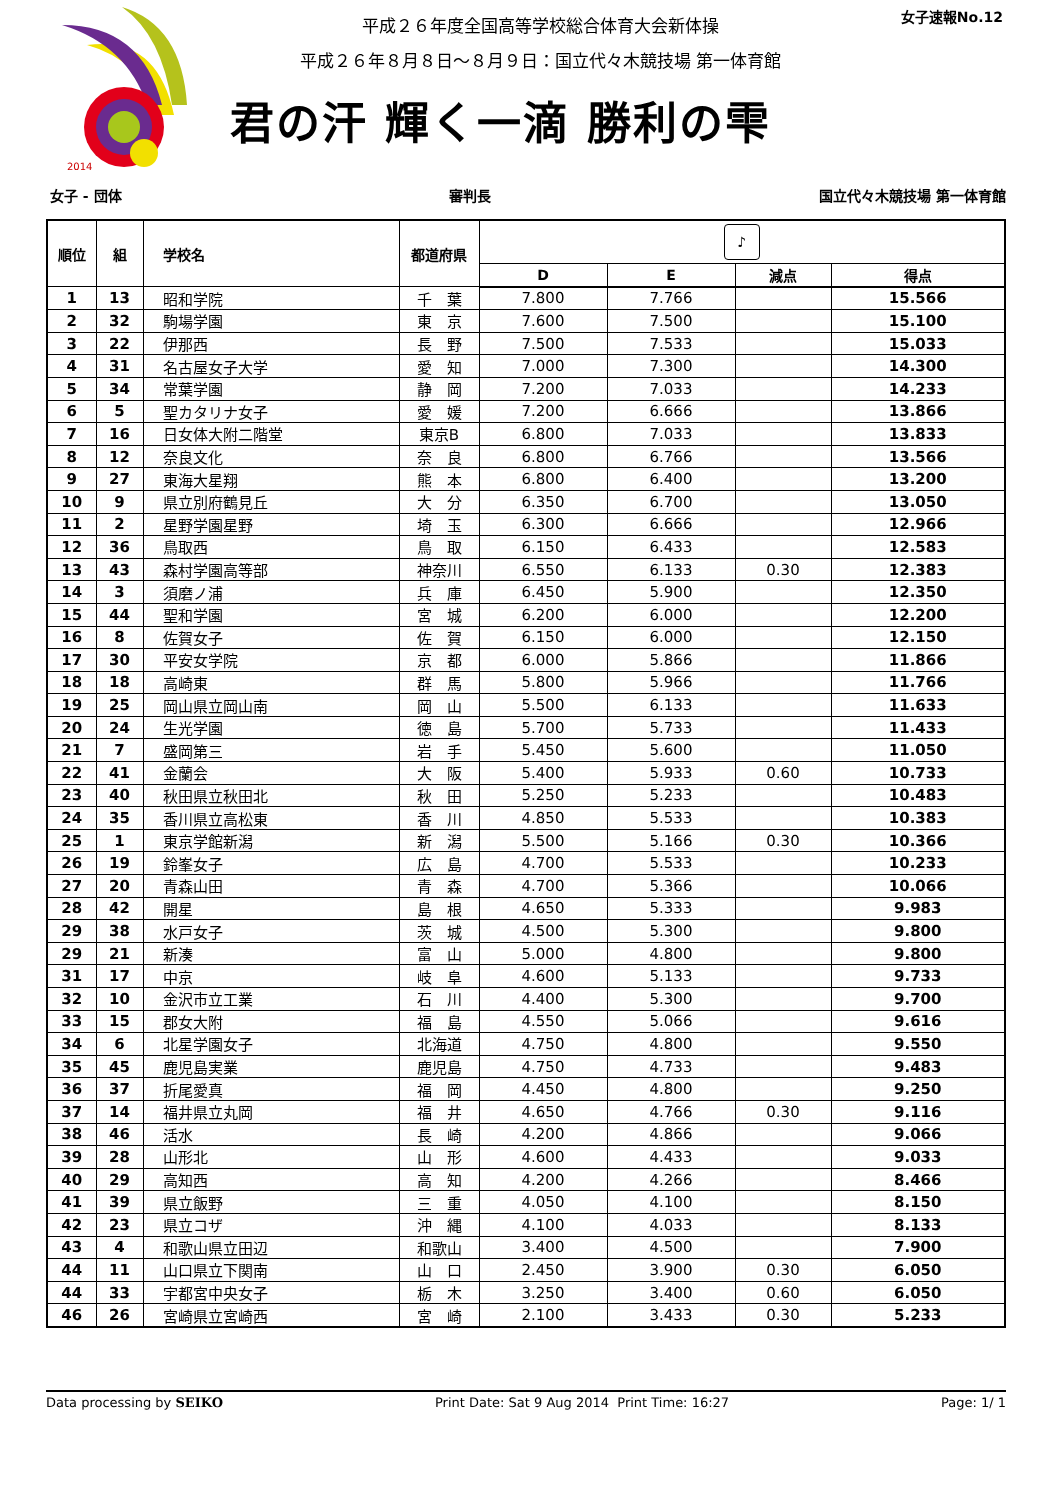2014
女子速報No.12
平成２６年度全国高等学校総合体育大会新体操
平成２６年８月８日～８月９日：国立代々木競技場 第一体育館
君の汗 輝く一滴 勝利の雫
女子 - 団体 審判長 国立代々木競技場 第一体育館
| 順位 | 組 | 学校名 | 都道府県 | ♪ | | | |
| --- | --- | --- | --- | --- | --- | --- | --- |
| | | | | D | E | 減点 | 得点 |
| 1 | 13 | 昭和学院 | 千 葉 | 7.800 | 7.766 | | 15.566 |
| 2 | 32 | 駒場学園 | 東 京 | 7.600 | 7.500 | | 15.100 |
| 3 | 22 | 伊那西 | 長 野 | 7.500 | 7.533 | | 15.033 |
| 4 | 31 | 名古屋女子大学 | 愛 知 | 7.000 | 7.300 | | 14.300 |
| 5 | 34 | 常葉学園 | 静 岡 | 7.200 | 7.033 | | 14.233 |
| 6 | 5 | 聖カタリナ女子 | 愛 媛 | 7.200 | 6.666 | | 13.866 |
| 7 | 16 | 日女体大附二階堂 | 東京B | 6.800 | 7.033 | | 13.833 |
| 8 | 12 | 奈良文化 | 奈 良 | 6.800 | 6.766 | | 13.566 |
| 9 | 27 | 東海大星翔 | 熊 本 | 6.800 | 6.400 | | 13.200 |
| 10 | 9 | 県立別府鶴見丘 | 大 分 | 6.350 | 6.700 | | 13.050 |
| 11 | 2 | 星野学園星野 | 埼 玉 | 6.300 | 6.666 | | 12.966 |
| 12 | 36 | 鳥取西 | 鳥 取 | 6.150 | 6.433 | | 12.583 |
| 13 | 43 | 森村学園高等部 | 神奈川 | 6.550 | 6.133 | 0.30 | 12.383 |
| 14 | 3 | 須磨ノ浦 | 兵 庫 | 6.450 | 5.900 | | 12.350 |
| 15 | 44 | 聖和学園 | 宮 城 | 6.200 | 6.000 | | 12.200 |
| 16 | 8 | 佐賀女子 | 佐 賀 | 6.150 | 6.000 | | 12.150 |
| 17 | 30 | 平安女学院 | 京 都 | 6.000 | 5.866 | | 11.866 |
| 18 | 18 | 高崎東 | 群 馬 | 5.800 | 5.966 | | 11.766 |
| 19 | 25 | 岡山県立岡山南 | 岡 山 | 5.500 | 6.133 | | 11.633 |
| 20 | 24 | 生光学園 | 徳 島 | 5.700 | 5.733 | | 11.433 |
| 21 | 7 | 盛岡第三 | 岩 手 | 5.450 | 5.600 | | 11.050 |
| 22 | 41 | 金蘭会 | 大 阪 | 5.400 | 5.933 | 0.60 | 10.733 |
| 23 | 40 | 秋田県立秋田北 | 秋 田 | 5.250 | 5.233 | | 10.483 |
| 24 | 35 | 香川県立高松東 | 香 川 | 4.850 | 5.533 | | 10.383 |
| 25 | 1 | 東京学館新潟 | 新 潟 | 5.500 | 5.166 | 0.30 | 10.366 |
| 26 | 19 | 鈴峯女子 | 広 島 | 4.700 | 5.533 | | 10.233 |
| 27 | 20 | 青森山田 | 青 森 | 4.700 | 5.366 | | 10.066 |
| 28 | 42 | 開星 | 島 根 | 4.650 | 5.333 | | 9.983 |
| 29 | 38 | 水戸女子 | 茨 城 | 4.500 | 5.300 | | 9.800 |
| 29 | 21 | 新湊 | 富 山 | 5.000 | 4.800 | | 9.800 |
| 31 | 17 | 中京 | 岐 阜 | 4.600 | 5.133 | | 9.733 |
| 32 | 10 | 金沢市立工業 | 石 川 | 4.400 | 5.300 | | 9.700 |
| 33 | 15 | 郡女大附 | 福 島 | 4.550 | 5.066 | | 9.616 |
| 34 | 6 | 北星学園女子 | 北海道 | 4.750 | 4.800 | | 9.550 |
| 35 | 45 | 鹿児島実業 | 鹿児島 | 4.750 | 4.733 | | 9.483 |
| 36 | 37 | 折尾愛真 | 福 岡 | 4.450 | 4.800 | | 9.250 |
| 37 | 14 | 福井県立丸岡 | 福 井 | 4.650 | 4.766 | 0.30 | 9.116 |
| 38 | 46 | 活水 | 長 崎 | 4.200 | 4.866 | | 9.066 |
| 39 | 28 | 山形北 | 山 形 | 4.600 | 4.433 | | 9.033 |
| 40 | 29 | 高知西 | 高 知 | 4.200 | 4.266 | | 8.466 |
| 41 | 39 | 県立飯野 | 三 重 | 4.050 | 4.100 | | 8.150 |
| 42 | 23 | 県立コザ | 沖 縄 | 4.100 | 4.033 | | 8.133 |
| 43 | 4 | 和歌山県立田辺 | 和歌山 | 3.400 | 4.500 | | 7.900 |
| 44 | 11 | 山口県立下関南 | 山 口 | 2.450 | 3.900 | 0.30 | 6.050 |
| 44 | 33 | 宇都宮中央女子 | 栃 木 | 3.250 | 3.400 | 0.60 | 6.050 |
| 46 | 26 | 宮崎県立宮崎西 | 宮 崎 | 2.100 | 3.433 | 0.30 | 5.233 |
Data processing by SEIKO Print Date: Sat 9 Aug 2014 Print Time: 16:27 Page: 1/ 1